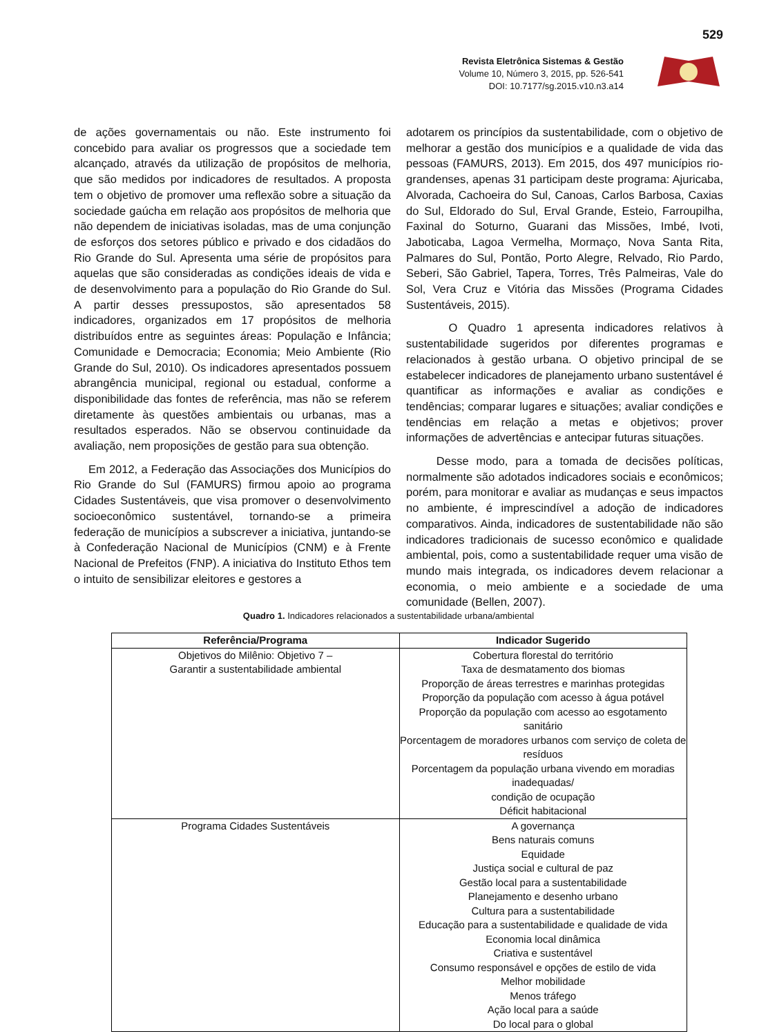529
Revista Eletrônica Sistemas & Gestão
Volume 10, Número 3, 2015, pp. 526-541
DOI: 10.7177/sg.2015.v10.n3.a14
de ações governamentais ou não. Este instrumento foi concebido para avaliar os progressos que a sociedade tem alcançado, através da utilização de propósitos de melhoria, que são medidos por indicadores de resultados. A proposta tem o objetivo de promover uma reflexão sobre a situação da sociedade gaúcha em relação aos propósitos de melhoria que não dependem de iniciativas isoladas, mas de uma conjunção de esforços dos setores público e privado e dos cidadãos do Rio Grande do Sul. Apresenta uma série de propósitos para aquelas que são consideradas as condições ideais de vida e de desenvolvimento para a população do Rio Grande do Sul. A partir desses pressupostos, são apresentados 58 indicadores, organizados em 17 propósitos de melhoria distribuídos entre as seguintes áreas: População e Infância; Comunidade e Democracia; Economia; Meio Ambiente (Rio Grande do Sul, 2010). Os indicadores apresentados possuem abrangência municipal, regional ou estadual, conforme a disponibilidade das fontes de referência, mas não se referem diretamente às questões ambientais ou urbanas, mas a resultados esperados. Não se observou continuidade da avaliação, nem proposições de gestão para sua obtenção.
Em 2012, a Federação das Associações dos Municípios do Rio Grande do Sul (FAMURS) firmou apoio ao programa Cidades Sustentáveis, que visa promover o desenvolvimento socioeconômico sustentável, tornando-se a primeira federação de municípios a subscrever a iniciativa, juntando-se à Confederação Nacional de Municípios (CNM) e à Frente Nacional de Prefeitos (FNP). A iniciativa do Instituto Ethos tem o intuito de sensibilizar eleitores e gestores a
adotarem os princípios da sustentabilidade, com o objetivo de melhorar a gestão dos municípios e a qualidade de vida das pessoas (FAMURS, 2013). Em 2015, dos 497 municípios rio-grandenses, apenas 31 participam deste programa: Ajuricaba, Alvorada, Cachoeira do Sul, Canoas, Carlos Barbosa, Caxias do Sul, Eldorado do Sul, Erval Grande, Esteio, Farroupilha, Faxinal do Soturno, Guarani das Missões, Imbé, Ivoti, Jaboticaba, Lagoa Vermelha, Mormaço, Nova Santa Rita, Palmares do Sul, Pontão, Porto Alegre, Relvado, Rio Pardo, Seberi, São Gabriel, Tapera, Torres, Três Palmeiras, Vale do Sol, Vera Cruz e Vitória das Missões (Programa Cidades Sustentáveis, 2015).
O Quadro 1 apresenta indicadores relativos à sustentabilidade sugeridos por diferentes programas e relacionados à gestão urbana. O objetivo principal de se estabelecer indicadores de planejamento urbano sustentável é quantificar as informações e avaliar as condições e tendências; comparar lugares e situações; avaliar condições e tendências em relação a metas e objetivos; prover informações de advertências e antecipar futuras situações.
Desse modo, para a tomada de decisões políticas, normalmente são adotados indicadores sociais e econômicos; porém, para monitorar e avaliar as mudanças e seus impactos no ambiente, é imprescindível a adoção de indicadores comparativos. Ainda, indicadores de sustentabilidade não são indicadores tradicionais de sucesso econômico e qualidade ambiental, pois, como a sustentabilidade requer uma visão de mundo mais integrada, os indicadores devem relacionar a economia, o meio ambiente e a sociedade de uma comunidade (Bellen, 2007).
Quadro 1. Indicadores relacionados a sustentabilidade urbana/ambiental
| Referência/Programa | Indicador Sugerido |
| --- | --- |
| Objetivos do Milênio: Objetivo 7 – Garantir a sustentabilidade ambiental | Cobertura florestal do território Taxa de desmatamento dos biomas Proporção de áreas terrestres e marinhas protegidas Proporção da população com acesso à água potável Proporção da população com acesso ao esgotamento sanitário Porcentagem de moradores urbanos com serviço de coleta de resíduos Porcentagem da população urbana vivendo em moradias inadequadas/ condição de ocupação Déficit habitacional |
| Programa Cidades Sustentáveis | A governança Bens naturais comuns Equidade Justiça social e cultural de paz Gestão local para a sustentabilidade Planejamento e desenho urbano Cultura para a sustentabilidade Educação para a sustentabilidade e qualidade de vida Economia local dinâmica Criativa e sustentável Consumo responsável e opções de estilo de vida Melhor mobilidade Menos tráfego Ação local para a saúde Do local para o global |